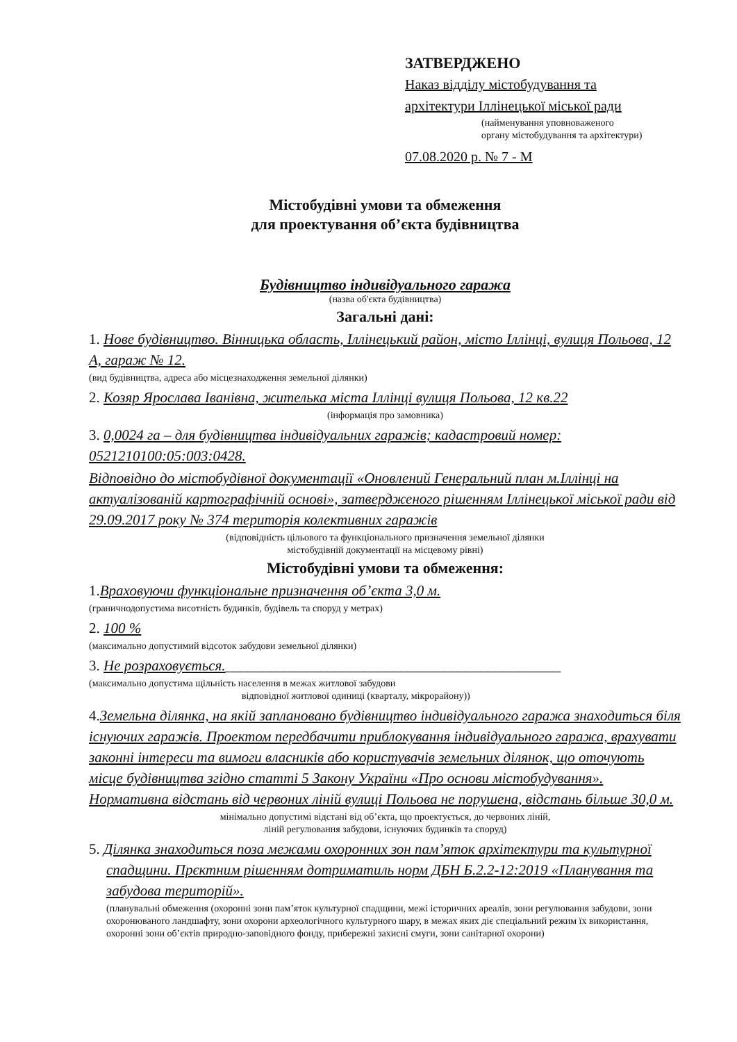ЗАТВЕРДЖЕНО
Наказ відділу містобудування та
архітектури Іллінецької міської ради
(найменування уповноваженого
органу містобудування та архітектури)
07.08.2020 р. № 7 - М
Містобудівні умови та обмеження
для проектування об’єкта будівництва
Будівництво індивідуального гаража
(назва об'єкта будівництва)
Загальні дані:
1. Нове будівництво. Вінницька область, Іллінецький район, місто Іллінці, вулиця Польова, 12 А, гараж № 12.
(вид будівництва, адреса або місцезнаходження земельної ділянки)
2. Козяр Ярослава Іванівна, жителька міста Іллінці вулиця Польова, 12 кв.22
(інформація про замовника)
3. 0,0024 га – для будівництва індивідуальних гаражів; кадастровий номер: 0521210100:05:003:0428.
Відповідно до містобудівної документації «Оновлений Генеральний план м.Іллінці на актуалізованій картографічній основі», затвердженого рішенням Іллінецької міської ради від 29.09.2017 року № 374 територія колективних гаражів
(відповідність цільового та функціонального призначення земельної ділянки
містобудівній документації на місцевому рівні)
Містобудівні умови та обмеження:
1.Враховуючи функціональне призначення об’єкта 3,0 м.
(граничнодопустима висотність будинків, будівель та споруд у метрах)
2. 100 %
(максимально допустимий відсоток забудови земельної ділянки)
3. Не розраховується.______________________________________________
(максимально допустима щільність населення в межах житлової забудови
відповідної житлової одиниці (кварталу, мікрорайону))
4.Земельна ділянка, на якій заплановано будівництво індивідуального гаража знаходиться біля існуючих гаражів. Проектом передбачити приблокування індивідуального гаража, врахувати законні інтереси та вимоги власників або користувачів земельних ділянок, що оточують місце будівництва згідно статті 5 Закону України «Про основи містобудування». Нормативна відстань від червоних ліній вулиці Польова не порушена, відстань більше 30,0 м.
мінімально допустимі відстані від об’єкта, що проектується, до червоних ліній,
ліній регулювання забудови, існуючих будинків та споруд)
5. Ділянка знаходиться поза межами охоронних зон пам’яток архітектури та культурної спадщини. Прєктним рішенням дотриматиль норм ДБН Б.2.2-12:2019 «Планування та забудова територій».
(планувальні обмеження (охоронні зони пам’яток культурної спадщини, межі історичних ареалів, зони регулювання забудови, зони охоронюваного ландшафту, зони охорони археологічного культурного шару, в межах яких діє спеціальний режим їх використання, охоронні зони об’єктів природно-заповідного фонду, прибережні захисні смуги, зони санітарної охорони)